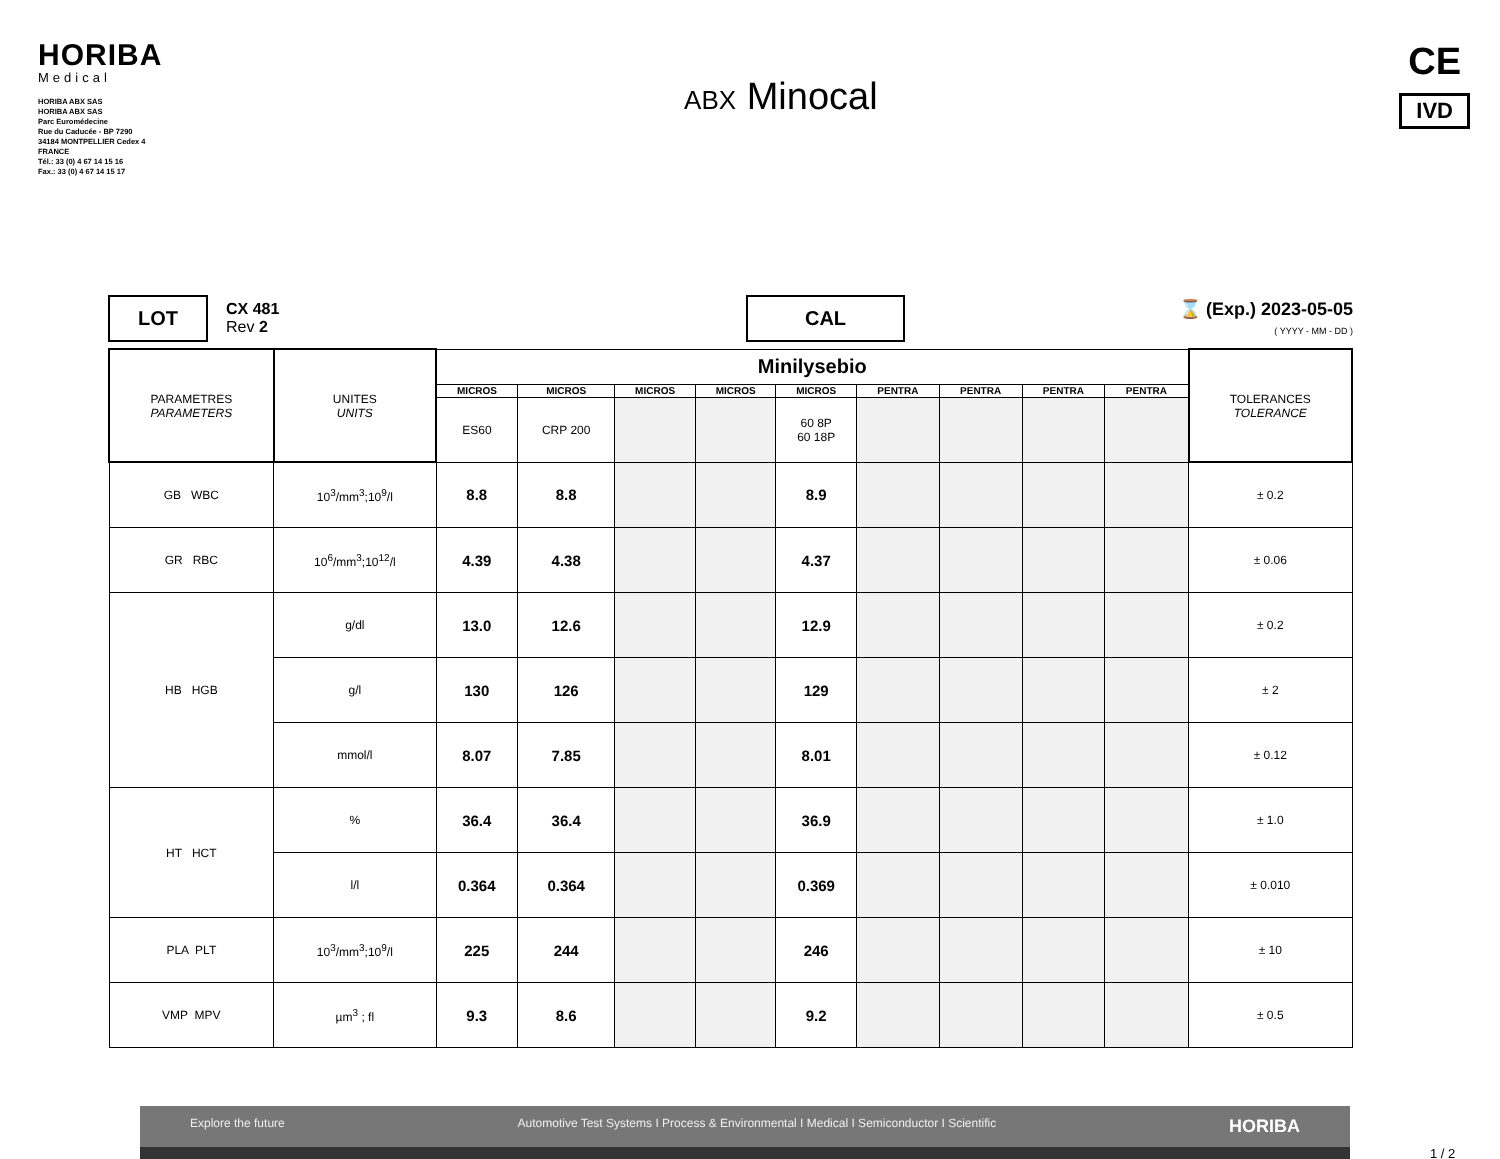HORIBA
Medical
HORIBA ABX SAS
HORIBA ABX SAS
Parc Euromédecine
Rue du Caducée - BP 7290
34184 MONTPELLIER Cedex 4
FRANCE
Tél.: 33 (0) 4 67 14 15 16
Fax.: 33 (0) 4 67 14 15 17
ABX Minocal
CE
IVD
LOT
CX 481
Rev 2
CAL
⌛ (Exp.) 2023-05-05
( YYYY - MM - DD )
| PARAMETRES PARAMETERS | UNITES UNITS | Minilysebio | | | | | | | | | TOLERANCES TOLERANCE |
| | | MICROS | MICROS | MICROS | MICROS | MICROS | PENTRA | PENTRA | PENTRA | PENTRA | |
| | | ES60 | CRP 200 | | | 60 8P 60 18P | | | | | |
| GB WBC | 10<sup>3</sup>/mm<sup>3</sup>;10<sup>9</sup>/l | 8.8 | 8.8 | | | 8.9 | | | | | ± 0.2 |
| GR RBC | 10<sup>6</sup>/mm<sup>3</sup>;10<sup>12</sup>/l | 4.39 | 4.38 | | | 4.37 | | | | | ± 0.06 |
| HB HGB | g/dl | 13.0 | 12.6 | | | 12.9 | | | | | ± 0.2 |
| | g/l | 130 | 126 | | | 129 | | | | | ± 2 |
| | mmol/l | 8.07 | 7.85 | | | 8.01 | | | | | ± 0.12 |
| HT HCT | % | 36.4 | 36.4 | | | 36.9 | | | | | ± 1.0 |
| | l/l | 0.364 | 0.364 | | | 0.369 | | | | | ± 0.010 |
| PLA PLT | 10<sup>3</sup>/mm<sup>3</sup>;10<sup>9</sup>/l | 225 | 244 | | | 246 | | | | | ± 10 |
| VMP MPV | µm<sup>3</sup> ; fl | 9.3 | 8.6 | | | 9.2 | | | | | ± 0.5 |
Explore the future Automotive Test Systems I Process & Environmental I Medical I Semiconductor I Scientific HORIBA
1 / 2